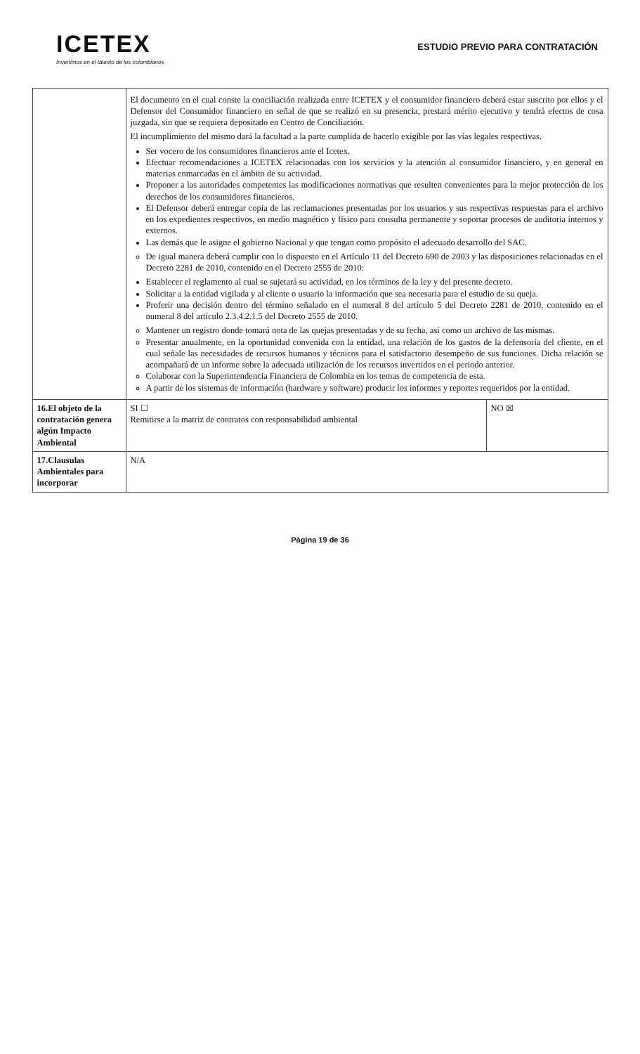ICETEX
Invertimos en el talento de los colombianos
ESTUDIO PREVIO PARA CONTRATACIÓN
| | El documento en el cual conste la conciliación realizada entre ICETEX y el consumidor financiero deberá estar suscrito por ellos y el Defensor del Consumidor financiero en señal de que se realizó en su presencia, prestará mérito ejecutivo y tendrá efectos de cosa juzgada, sin que se requiera depositado en Centro de Conciliación. El incumplimiento del mismo dará la facultad a la parte cumplida de hacerlo exigible por las vías legales respectivas. Ser vocero de los consumidores financieros ante el Icetex. Efectuar recomendaciones a ICETEX relacionadas con los servicios y la atención al consumidor financiero, y en general en materias enmarcadas en el ámbito de su actividad. Proponer a las autoridades competentes las modificaciones normativas que resulten convenientes para la mejor protección de los derechos de los consumidores financieros. El Defensor deberá entregar copia de las reclamaciones presentadas por los usuarios y sus respectivas respuestas para el archivo en los expedientes respectivos, en medio magnético y físico para consulta permanente y soportar procesos de auditoria internos y externos. Las demás que le asigne el gobierno Nacional y que tengan como propósito el adecuado desarrollo del SAC. De igual manera deberá cumplir con lo dispuesto en el Artículo 11 del Decreto 690 de 2003 y las disposiciones relacionadas en el Decreto 2281 de 2010, contenido en el Decreto 2555 de 2010: Establecer el reglamento al cual se sujetará su actividad, en los términos de la ley y del presente decreto. Solicitar a la entidad vigilada y al cliente o usuario la información que sea necesaria para el estudio de su queja. Proferir una decisión dentro del término señalado en el numeral 8 del artículo 5 del Decreto 2281 de 2010, contenido en el numeral 8 del artículo 2.3.4.2.1.5 del Decreto 2555 de 2010. Mantener un registro donde tomará nota de las quejas presentadas y de su fecha, así como un archivo de las mismas. Presentar anualmente, en la oportunidad convenida con la entidad, una relación de los gastos de la defensoría del cliente, en el cual señale las necesidades de recursos humanos y técnicos para el satisfactorio desempeño de sus funciones. Dicha relación se acompañará de un informe sobre la adecuada utilización de los recursos invertidos en el periodo anterior. Colaborar con la Superintendencia Financiera de Colombia en los temas de competencia de esta. A partir de los sistemas de información (hardware y software) producir los informes y reportes requeridos por la entidad. | |
| 16.El objeto de la contratación genera algún Impacto Ambiental | SI ☐ Remitirse a la matriz de contratos con responsabilidad ambiental | NO ☒ |
| 17.Clausulas Ambientales para incorporar | N/A | |
Página 19 de 36